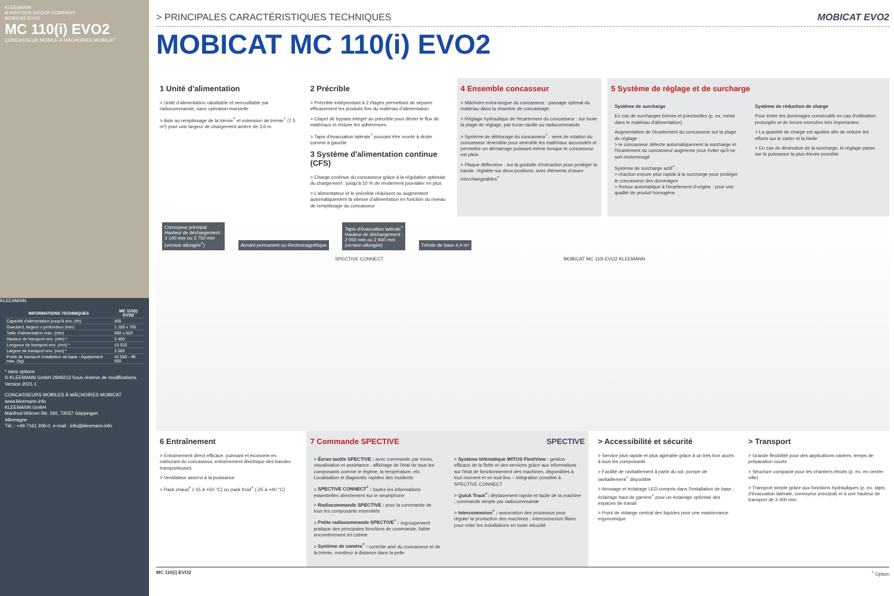KLEEMANN
A WIRTGEN GROUP COMPANY
MOBICAT EVO2
MC 110(i) EVO2
CONCASSEUR MOBILE À MÂCHOIRES MOBICAT
KLEEMANN
| INFORMATIONS TECHNIQUES | MC 110(i) EVO2 |
| --- | --- |
| Capacité d'alimentation jusqu'à env. (t/h) | 400 |
| Gueulard, largeur x profondeur (mm) | 1 100 x 700 |
| Taille d'alimentation max. (mm) | 990 x 620 |
| Hauteur de transport env. (mm) * | 3 400 |
| Longueur de transport env. (mm) * | 15 010 |
| Largeur de transport env. (mm) * | 3 000 |
| Poids de transport installation de base - équipement max. (kg) | 42 500 - 49 000 |
* sans options
© KLEEMANN GmbH 2949213 Sous réserve de modifications. Version 2021-1
CONCASSEURS MOBILES À MÂCHOIRES MOBICAT
www.kleemann.info
KLEEMANN GmbH
Manfred-Wörner-Str. 160, 73037 Göppingen
Allemagne
Tél. : +49 7161 206-0, e-mail : info@kleemann.info
> PRINCIPALES CARACTÉRISTIQUES TECHNIQUES MOBICAT EVO2
MOBICAT MC 110(i) EVO2
1 Unité d'alimentation
> Unité d'alimentation rabattable et verrouillable par radiocommande, sans opération manuelle
> Aide au remplissage de la trémie<sup>+</sup> et extension de trémie<sup>+</sup> (7,5 m³) pour une largeur de chargement arrière de 3,6 m
2 Précrible
> Précrible indépendant à 2 étages permettant de séparer efficacement les produits fins du matériau d'alimentation
> Clapet de bypass intégré au précrible pour dévier le flux de matériaux et réduire les adhérences
> Tapis d'évacuation latérale<sup>+</sup> pouvant être monté à droite comme à gauche
3 Système d'alimentation continue (CFS)
> Charge continue du concasseur grâce à la régulation optimale du chargement : jusqu'à 10 % de rendement journalier en plus
> L'alimentateur et le précrible réduisent ou augmentent automatiquement la vitesse d'alimentation en fonction du niveau de remplissage du concasseur
4 Ensemble concasseur
> Mâchoire extra-longue du concasseur : passage optimal du matériau dans la chambre de concassage
> Réglage hydraulique de l'écartement du concasseur : sur toute la plage de réglage, par écran tactile ou radiocommande
> Système de déblocage du concasseur<sup>+</sup> : sens de rotation du concasseur réversible pour ameublir les matériaux accumulés et permettre un démarrage puissant même lorsque le concasseur est plein
> Plaque déflectrice : sur la goulotte d'extraction pour protéger la bande, réglable sur deux positions, avec éléments d'usure interchangeables<sup>+</sup>
5 Système de réglage et de surcharge
Système de surcharge
En cas de surcharges brèves et ponctuelles (p. ex. métal dans le matériau d'alimentation)
Augmentation de l'écartement du concasseur sur la plage de réglage :
> le concasseur détecte automatiquement la surcharge et l'écartement du concasseur augmente pour éviter qu'il ne soit endommagé
Système de surcharge actif<sup>+</sup> :
> réaction encore plus rapide à la surcharge pour protéger le concasseur des dommages
> Retour automatique à l'écartement d'origine : pour une qualité de produit homogène
Système de réduction de charge
Pour éviter les dommages consécutifs en cas d'utilisation prolongée et de forces exercées très importantes
> La quantité de charge est ajustée afin de réduire les efforts sur le carter et la bielle
> En cas de diminution de la surcharge, le réglage passe sur la puissance la plus élevée possible
Convoyeur principal
Hauteur de déchargement :
3 140 mm ou 3 750 mm
(version allongée<sup>+</sup>) Aimant permanent ou électromagnétique Tapis d'évacuation latérale<sup>+</sup>
Hauteur de déchargement :
2 050 mm ou 2 940 mm
(version allongée) Trémie de base 4,4 m³
SPECTIVE CONNECT MOBICAT MC 110i EVO2 KLEEMANN
6 Entraînement
> Entraînement direct efficace, puissant et économe en carburant du concasseur, entraînement électrique des bandes transporteuses
> Ventilateur asservi à la puissance
> Pack chaud<sup>+</sup> (-15 à +50 °C) ou pack froid<sup>+</sup> (-25 à +40 °C)
7 Commande SPECTIVE SPECTIVE
> Écran tactile SPECTIVE : avec commande par menu, visualisation et assistance ; affichage de l'état de tous les composants comme le régime, la température, etc. Localisation et diagnostic rapides des incidents
> SPECTIVE CONNECT<sup>+</sup> : toutes les informations essentielles directement sur le smartphone
> Radiocommande SPECTIVE : pour la commande de tous les composants essentiels
> Petite radiocommande SPECTIVE<sup>+</sup> : regroupement pratique des principales fonctions de commande, faible encombrement en cabine
> Système de caméra<sup>+</sup> : contrôle aisé du concasseur et de la trémie, moniteur à distance dans la pelle
> Système télématique WITOS FleetView : gestion efficace de la flotte et des services grâce aux informations sur l'état de fonctionnement des machines, disponibles à tout moment et en tout lieu – intégration possible à SPECTIVE CONNECT
> Quick Track<sup>+</sup>: déplacement rapide et facile de la machine ; commande simple par radiocommande
> Interconnexion<sup>+</sup> : association des processus pour réguler la production des machines ; interconnexion filaire pour relier les installations en toute sécurité
> Accessibilité et sécurité
> Service plus rapide et plus agréable grâce à un très bon accès à tous les composants
> Facilité de ravitaillement à partir du sol, pompe de ravitaillement<sup>+</sup> disponible
> Arrosage et éclairage LED compris dans l'installation de base ; éclairage haut de gamme<sup>+</sup> pour un éclairage optimisé des espaces de travail
> Point de vidange central des liquides pour une maintenance ergonomique
> Transport
> Grande flexibilité pour des applications variées, temps de préparation courts
> Structure compacte pour les chantiers étroits (p. ex. en centre-ville)
> Transport simple grâce aux fonctions hydrauliques (p. ex. tapis d'évacuation latérale, convoyeur principal) et à une hauteur de transport de 3 400 mm
MC 110(i) EVO2<sup>+</sup> Option